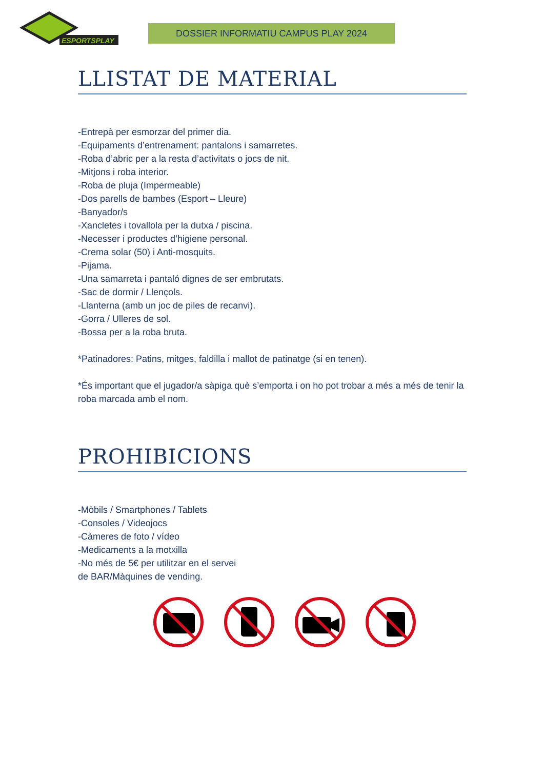ESPORTSPLAY
DOSSIER INFORMATIU CAMPUS PLAY 2024
LLISTAT DE MATERIAL
-Entrepà per esmorzar del primer dia.
-Equipaments d’entrenament: pantalons i samarretes.
-Roba d’abric per a la resta d’activitats o jocs de nit.
-Mitjons i roba interior.
-Roba de pluja (Impermeable)
-Dos parells de bambes (Esport – Lleure)
-Banyador/s
-Xancletes i tovallola per la dutxa / piscina.
-Necesser i productes d’higiene personal.
-Crema solar (50) i Anti-mosquits.
-Pijama.
-Una samarreta i pantaló dignes de ser embrutats.
-Sac de dormir / Llençols.
-Llanterna (amb un joc de piles de recanvi).
-Gorra / Ulleres de sol.
-Bossa per a la roba bruta.
*Patinadores: Patins, mitges, faldilla i mallot de patinatge (si en tenen).
*És important que el jugador/a sàpiga què s’emporta i on ho pot trobar a més a més de tenir la roba marcada amb el nom.
PROHIBICIONS
-Mòbils / Smartphones / Tablets
-Consoles / Videojocs
-Càmeres de foto / vídeo
-Medicaments a la motxilla
-No més de 5€ per utilitzar en el servei
de BAR/Màquines de vending.